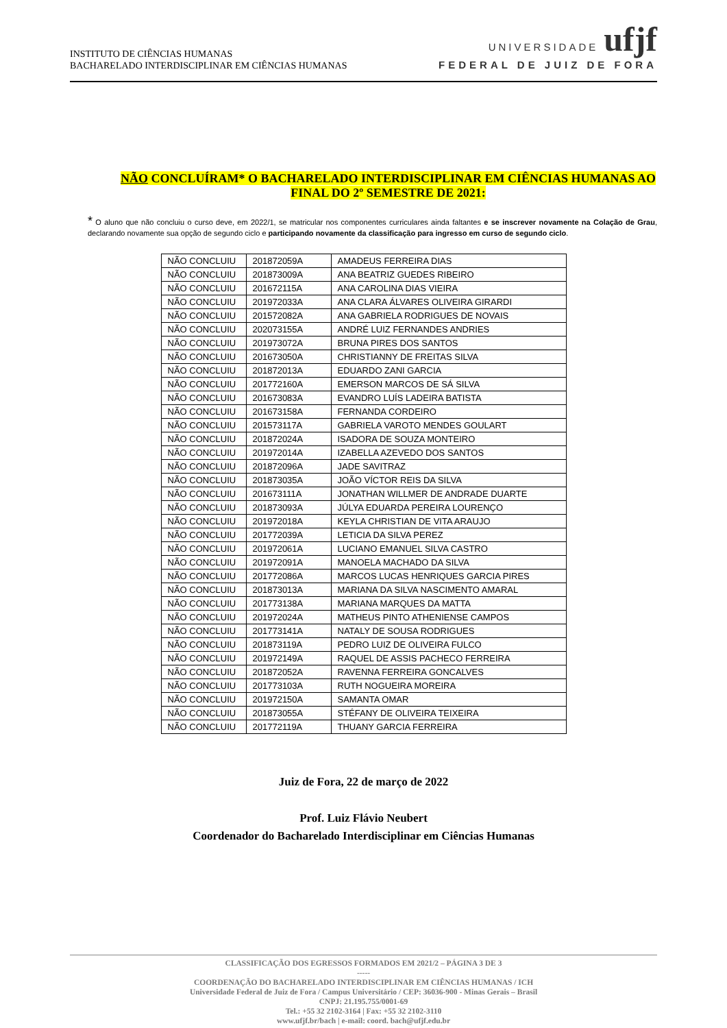INSTITUTO DE CIÊNCIAS HUMANAS
BACHARELADO INTERDISCIPLINAR EM CIÊNCIAS HUMANAS
UNIVERSIDADE ufjf
FEDERAL DE JUIZ DE FORA
NÃO CONCLUÍRAM* O BACHARELADO INTERDISCIPLINAR EM CIÊNCIAS HUMANAS AO FINAL DO 2º SEMESTRE DE 2021:
* O aluno que não concluiu o curso deve, em 2022/1, se matricular nos componentes curriculares ainda faltantes e se inscrever novamente na Colação de Grau, declarando novamente sua opção de segundo ciclo e participando novamente da classificação para ingresso em curso de segundo ciclo.
| NÃO CONCLUIU | 201872059A | AMADEUS FERREIRA DIAS |
| NÃO CONCLUIU | 201873009A | ANA BEATRIZ GUEDES RIBEIRO |
| NÃO CONCLUIU | 201672115A | ANA CAROLINA DIAS VIEIRA |
| NÃO CONCLUIU | 201972033A | ANA CLARA ÁLVARES OLIVEIRA GIRARDI |
| NÃO CONCLUIU | 201572082A | ANA GABRIELA RODRIGUES DE NOVAIS |
| NÃO CONCLUIU | 202073155A | ANDRÉ LUIZ FERNANDES ANDRIES |
| NÃO CONCLUIU | 201973072A | BRUNA PIRES DOS SANTOS |
| NÃO CONCLUIU | 201673050A | CHRISTIANNY DE FREITAS SILVA |
| NÃO CONCLUIU | 201872013A | EDUARDO ZANI GARCIA |
| NÃO CONCLUIU | 201772160A | EMERSON MARCOS DE SÁ SILVA |
| NÃO CONCLUIU | 201673083A | EVANDRO LUÍS LADEIRA BATISTA |
| NÃO CONCLUIU | 201673158A | FERNANDA CORDEIRO |
| NÃO CONCLUIU | 201573117A | GABRIELA VAROTO MENDES GOULART |
| NÃO CONCLUIU | 201872024A | ISADORA DE SOUZA MONTEIRO |
| NÃO CONCLUIU | 201972014A | IZABELLA AZEVEDO DOS SANTOS |
| NÃO CONCLUIU | 201872096A | JADE SAVITRAZ |
| NÃO CONCLUIU | 201873035A | JOÃO VÍCTOR REIS DA SILVA |
| NÃO CONCLUIU | 201673111A | JONATHAN WILLMER DE ANDRADE DUARTE |
| NÃO CONCLUIU | 201873093A | JÚLYA EDUARDA PEREIRA LOURENÇO |
| NÃO CONCLUIU | 201972018A | KEYLA CHRISTIAN DE VITA ARAUJO |
| NÃO CONCLUIU | 201772039A | LETICIA DA SILVA PEREZ |
| NÃO CONCLUIU | 201972061A | LUCIANO EMANUEL SILVA CASTRO |
| NÃO CONCLUIU | 201972091A | MANOELA MACHADO DA SILVA |
| NÃO CONCLUIU | 201772086A | MARCOS LUCAS HENRIQUES GARCIA PIRES |
| NÃO CONCLUIU | 201873013A | MARIANA DA SILVA NASCIMENTO AMARAL |
| NÃO CONCLUIU | 201773138A | MARIANA MARQUES DA MATTA |
| NÃO CONCLUIU | 201972024A | MATHEUS PINTO ATHENIENSE CAMPOS |
| NÃO CONCLUIU | 201773141A | NATALY DE SOUSA RODRIGUES |
| NÃO CONCLUIU | 201873119A | PEDRO LUIZ DE OLIVEIRA FULCO |
| NÃO CONCLUIU | 201972149A | RAQUEL DE ASSIS PACHECO FERREIRA |
| NÃO CONCLUIU | 201872052A | RAVENNA FERREIRA GONCALVES |
| NÃO CONCLUIU | 201773103A | RUTH NOGUEIRA MOREIRA |
| NÃO CONCLUIU | 201972150A | SAMANTA OMAR |
| NÃO CONCLUIU | 201873055A | STÉFANY DE OLIVEIRA TEIXEIRA |
| NÃO CONCLUIU | 201772119A | THUANY GARCIA FERREIRA |
Juiz de Fora, 22 de março de 2022
Prof. Luiz Flávio Neubert
Coordenador do Bacharelado Interdisciplinar em Ciências Humanas
CLASSIFICAÇÃO DOS EGRESSOS FORMADOS EM 2021/2 – PÁGINA 3 DE 3
-----
COORDENAÇÃO DO BACHARELADO INTERDISCIPLINAR EM CIÊNCIAS HUMANAS / ICH
Universidade Federal de Juiz de Fora / Campus Universitário / CEP: 36036-900 - Minas Gerais – Brasil
CNPJ: 21.195.755/0001-69
Tel.: +55 32 2102-3164 | Fax: +55 32 2102-3110
www.ufjf.br/bach | e-mail: coord. bach@ufjf.edu.br